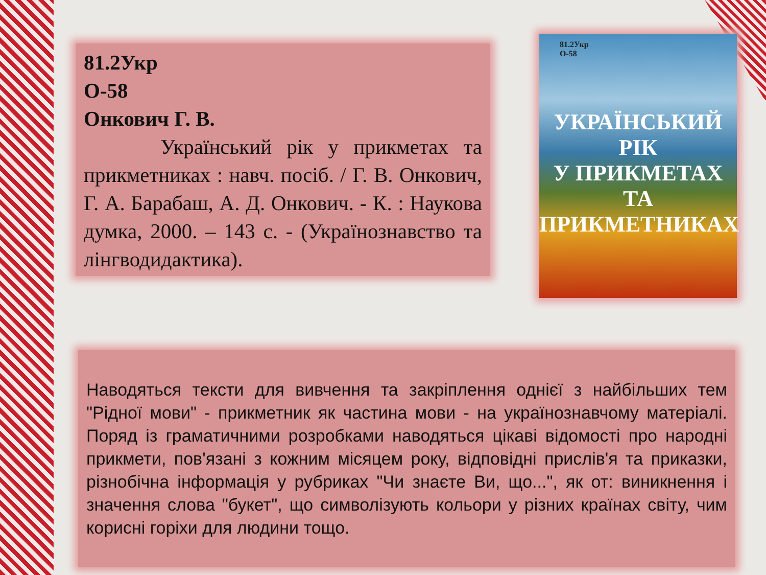81.2Укр
О-58
Онкович Г. В.
Український рік у прикметах та прикметниках : навч. посіб. / Г. В. Онкович, Г. А. Барабаш, А. Д. Онкович. - К. : Наукова думка, 2000. – 143 с. - (Українознавство та лінгводидактика).
81.2Укр
О-58
УКРАЇНСЬКИЙ
РІК
У ПРИКМЕТАХ
ТА ПРИКМЕТНИКАХ
Наводяться тексти для вивчення та закріплення однієї з найбільших тем "Рідної мови" - прикметник як частина мови - на українознавчому матеріалі. Поряд із граматичними розробками наводяться цікаві відомості про народні прикмети, пов'язані з кожним місяцем року, відповідні прислів'я та приказки, різнобічна інформація у рубриках "Чи знаєте Ви, що...", як от: виникнення і значення слова "букет", що символізують кольори у різних країнах світу, чим корисні горіхи для людини тощо.